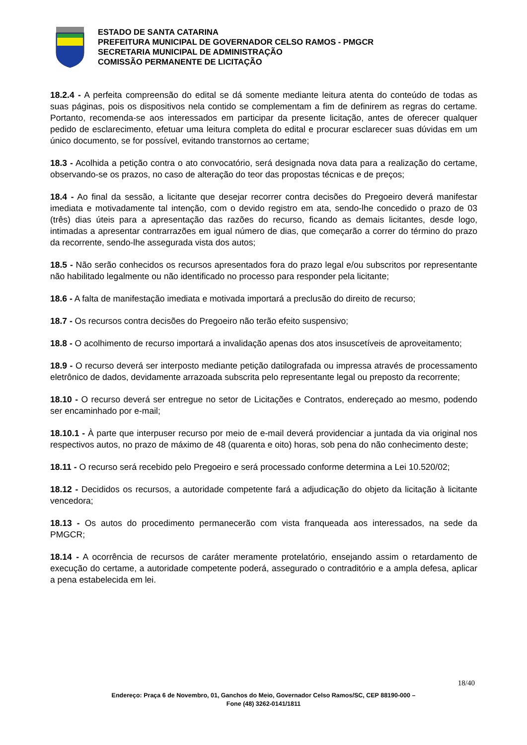ESTADO DE SANTA CATARINA
PREFEITURA MUNICIPAL DE GOVERNADOR CELSO RAMOS - PMGCR
SECRETARIA MUNICIPAL DE ADMINISTRAÇÃO
COMISSÃO PERMANENTE DE LICITAÇÃO
18.2.4 - A perfeita compreensão do edital se dá somente mediante leitura atenta do conteúdo de todas as suas páginas, pois os dispositivos nela contido se complementam a fim de definirem as regras do certame. Portanto, recomenda-se aos interessados em participar da presente licitação, antes de oferecer qualquer pedido de esclarecimento, efetuar uma leitura completa do edital e procurar esclarecer suas dúvidas em um único documento, se for possível, evitando transtornos ao certame;
18.3 - Acolhida a petição contra o ato convocatório, será designada nova data para a realização do certame, observando-se os prazos, no caso de alteração do teor das propostas técnicas e de preços;
18.4 - Ao final da sessão, a licitante que desejar recorrer contra decisões do Pregoeiro deverá manifestar imediata e motivadamente tal intenção, com o devido registro em ata, sendo-lhe concedido o prazo de 03 (três) dias úteis para a apresentação das razões do recurso, ficando as demais licitantes, desde logo, intimadas a apresentar contrarrazões em igual número de dias, que começarão a correr do término do prazo da recorrente, sendo-lhe assegurada vista dos autos;
18.5 - Não serão conhecidos os recursos apresentados fora do prazo legal e/ou subscritos por representante não habilitado legalmente ou não identificado no processo para responder pela licitante;
18.6 - A falta de manifestação imediata e motivada importará a preclusão do direito de recurso;
18.7 - Os recursos contra decisões do Pregoeiro não terão efeito suspensivo;
18.8 - O acolhimento de recurso importará a invalidação apenas dos atos insuscetíveis de aproveitamento;
18.9 - O recurso deverá ser interposto mediante petição datilografada ou impressa através de processamento eletrônico de dados, devidamente arrazoada subscrita pelo representante legal ou preposto da recorrente;
18.10 - O recurso deverá ser entregue no setor de Licitações e Contratos, endereçado ao mesmo, podendo ser encaminhado por e-mail;
18.10.1 - À parte que interpuser recurso por meio de e-mail deverá providenciar a juntada da via original nos respectivos autos, no prazo de máximo de 48 (quarenta e oito) horas, sob pena do não conhecimento deste;
18.11 - O recurso será recebido pelo Pregoeiro e será processado conforme determina a Lei 10.520/02;
18.12 - Decididos os recursos, a autoridade competente fará a adjudicação do objeto da licitação à licitante vencedora;
18.13 - Os autos do procedimento permanecerão com vista franqueada aos interessados, na sede da PMGCR;
18.14 - A ocorrência de recursos de caráter meramente protelatório, ensejando assim o retardamento de execução do certame, a autoridade competente poderá, assegurado o contraditório e a ampla defesa, aplicar a pena estabelecida em lei.
18/40
Endereço: Praça 6 de Novembro, 01, Ganchos do Meio, Governador Celso Ramos/SC, CEP 88190-000 –
Fone (48) 3262-0141/1811